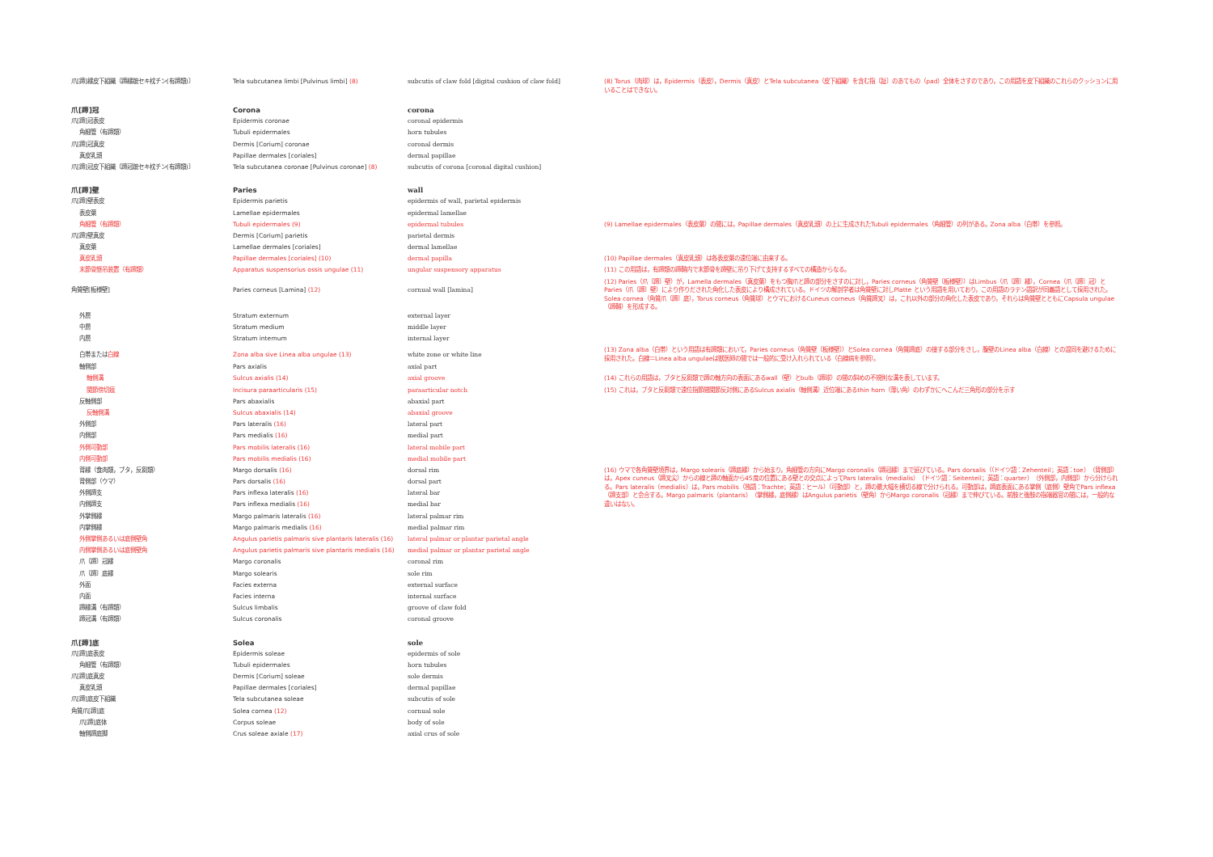| 爪[蹄]縁皮下組織〔蹄縁蹠セキ枕チン(有蹄類)〕 | Tela subcutanea limbi [Pulvinus limbi] (8) | subcutis of claw fold [digital cushion of claw fold] | (8) Torus（肉球）は，Epidermis（表皮），Dermis（真皮）とTela subcutanea（皮下組織）を含む指〔趾〕のあてもの（pad）全体をさすのであり，この用語を皮下組織のこれらのクッションに用いることはできない。 |
| 爪[蹄]冠 | Corona | corona | |
| 爪[蹄]冠表皮 | Epidermis coronae | coronal epidermis | |
| 角細管（有蹄類） | Tubuli epidermales | horn tubules | |
| 爪[蹄]冠真皮 | Dermis [Corium] coronae | coronal dermis | |
| 真皮乳頭 | Papillae dermales [coriales] | dermal papillae | |
| 爪[蹄]冠皮下組織〔蹄冠蹠セキ枕チン(有蹄類)〕 | Tela subcutanea coronae [Pulvinus coronae] (8) | subcutis of corona [coronal digital cushion] | |
| 爪[蹄]壁 | Paries | wall | |
| 爪[蹄]壁表皮 | Epidermis parietis | epidermis of wall, parietal epidermis | |
| 表皮葉 | Lamellae epidermales | epidermal lamellae | |
| 角細管（有蹄類） | Tubuli epidermales (9) | epidermal tubules | (9) Lamellae epidermales（表皮葉）の間には，Papillae dermales（真皮乳頭）の上に生成されたTubuli epidermales（角細管）の列がある。Zona alba（白帯）を参照。 |
| 爪[蹄]壁真皮 | Dermis [Corium] parietis | parietal dermis | |
| 真皮葉 | Lamellae dermales [coriales] | dermal lamellae | |
| 真皮乳頭 | Papillae dermales [coriales] (10) | dermal papilla | (10) Papillae dermales（真皮乳頭）は各表皮葉の遠位端に由来する。 |
| 末節骨懸吊装置（有蹄類） | Apparatus suspensorius ossis ungulae (11) | ungular suspensory apparatus | (11) この用語は，有蹄類の蹄鞘内で末節骨を蹄壁に吊り下げて支持するすべての構造からなる。 |
| 角質壁[板様壁] | Paries corneus [Lamina] (12) | cornual wall [lamina] | (12) Paries（爪〔蹄〕壁）が，Lamella dermales（真皮葉）をもつ胸爪と蹄の部分をさすのに対し，Paries corneus（角質壁〔板様壁〕）はLimbus（爪〔蹄〕縁），Cornea（爪〔蹄〕冠）とParies（爪〔蹄〕壁）により作りだされた角化した表皮により構成されている。ドイツの解剖学者は角質壁に対しPlatte という用語を用いており，この用語のラテン語訳が同義語として採用された。Solea cornea（角質爪〔蹄〕底），Torus corneus（角質球）とウマにおけるCuneus corneus（角質蹄叉）は，これ以外の部分の角化した表皮であり，それらは角質壁とともにCapsula ungulae（蹄鞘）を形成する。 |
| 外層 | Stratum externum | external layer | |
| 中層 | Stratum medium | middle layer | |
| 内層 | Stratum internum | internal layer | |
| 白帯または 白線 | Zona alba sive Linea alba ungulae (13) | white zone or white line | (13) Zona alba（白帯）という用語は有蹄類において，Paries corneus（角質壁〔板様壁〕）とSolea cornea（角質蹄底）の接する部分をさし，腹壁のLinea alba（白線）との混同を避けるために採用された。白線＝Linea alba ungulaeは獣医師の間では一般的に受け入れられている（白線病を参照）。 |
| 軸側部 | Pars axialis | axial part | |
| 軸側溝 | Sulcus axialis (14) | axial groove | (14) これらの用語は，ブタと反芻類で蹄の軸方向の表面にあるwall（壁）とbulb（蹄球）の間の斜めの不規則な溝を表しています。 |
| 関節傍切痕 | Incisura paraarticularis (15) | paraarticular notch | (15) これは，ブタと反芻類で遠位指節間関節反対側にあるSulcus axialis（軸側溝）近位端にあるthin horn（薄い角）のわずかにへこんだ三角形の部分を示す |
| 反軸側部 | Pars abaxialis | abaxial part | |
| 反軸側溝 | Sulcus abaxialis (14) | abaxial groove | |
| 外側部 | Pars lateralis (16) | lateral part | |
| 内側部 | Pars medialis (16) | medial part | |
| 外側可動部 | Pars mobilis lateralis (16) | lateral mobile part | |
| 内側可動部 | Pars mobilis medialis (16) | medial mobile part | |
| 背縁（食肉類，ブタ，反芻類） | Margo dorsalis (16) | dorsal rim | (16) ウマで各角質壁境界は，Margo solearis（蹄底縁）から始まり，角細管の方向にMargo coronalis（蹄冠縁）まで延びている。Pars dorsalis（（ドイツ語：Zehenteil；英語：toe）（背側部）は，Apex cuneus（蹄叉尖）からの線と蹄の軸面から45度の位置にある壁との交点によってPars lateralis（medialis）（ドイツ語：Seitenteil；英語：quarter）（外側部，内側部）から分けられる。Pars lateralis（medialis）は，Pars mobilis（独語：Trachte；英語：ヒール）（可動部）と，蹄の最大幅を横切る線で分けられる。可動部は，蹄底表面にある掌側（底側）壁角でPars inflexa（蹄支部）と会合する。Margo palmaris（plantaris）（掌側縁，底側縁）はAngulus parietis（壁角）からMargo coronalis（冠縁）まで伸びている。前肢と後肢の指端器官の間には，一般的な違いはない。 |
| 背側部（ウマ） | Pars dorsalis (16) | dorsal part | |
| 外側蹄支 | Pars inflexa lateralis (16) | lateral bar | |
| 内側蹄支 | Pars inflexa medialis (16) | medial bar | |
| 外掌側縁 | Margo palmaris lateralis (16) | lateral palmar rim | |
| 内掌側縁 | Margo palmaris medialis (16) | medial palmar rim | |
| 外側掌側あるいは底側壁角 | Angulus parietis palmaris sive plantaris lateralis (16) | lateral palmar or plantar parietal angle | |
| 内側掌側あるいは底側壁角 | Angulus parietis palmaris sive plantaris medialis (16) | medial palmar or plantar parietal angle | |
| 爪〔蹄〕冠縁 | Margo coronalis | coronal rim | |
| 爪〔蹄〕底縁 | Margo solearis | sole rim | |
| 外面 | Facies externa | external surface | |
| 内面 | Facies interna | internal surface | |
| 蹄縁溝（有蹄類） | Sulcus limbalis | groove of claw fold | |
| 蹄冠溝（有蹄類） | Sulcus coronalis | coronal groove | |
| 爪[蹄]底 | Solea | sole | |
| 爪[蹄]底表皮 | Epidermis soleae | epidermis of sole | |
| 角細管（有蹄類） | Tubuli epidermales | horn tubules | |
| 爪[蹄]底真皮 | Dermis [Corium] soleae | sole dermis | |
| 真皮乳頭 | Papillae dermales [coriales] | dermal papillae | |
| 爪[蹄]底皮下組織 | Tela subcutanea soleae | subcutis of sole | |
| 角質爪[蹄]底 | Solea cornea (12) | cornual sole | |
| 爪[蹄]底体 | Corpus soleae | body of sole | |
| 軸側蹄底脚 | Crus soleae axiale (17) | axial crus of sole | |